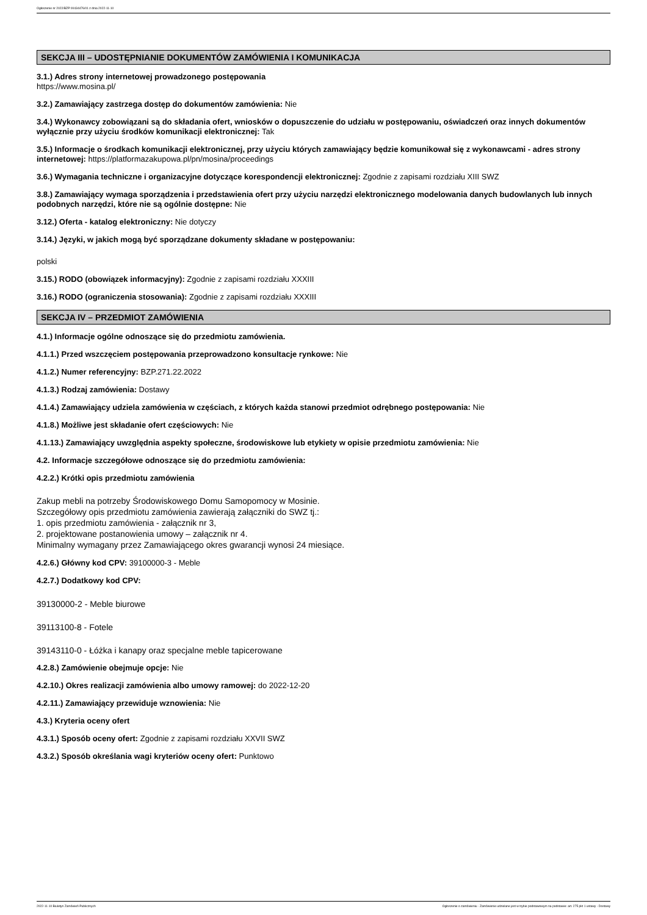Ogłoszenie nr 2022/BZP 00434476/01 z dnia 2022-11-10
SEKCJA III – UDOSTĘPNIANIE DOKUMENTÓW ZAMÓWIENIA I KOMUNIKACJA
3.1.) Adres strony internetowej prowadzonego postępowania
https://www.mosina.pl/
3.2.) Zamawiający zastrzega dostęp do dokumentów zamówienia: Nie
3.4.) Wykonawcy zobowiązani są do składania ofert, wniosków o dopuszczenie do udziału w postępowaniu, oświadczeń oraz innych dokumentów wyłącznie przy użyciu środków komunikacji elektronicznej: Tak
3.5.) Informacje o środkach komunikacji elektronicznej, przy użyciu których zamawiający będzie komunikował się z wykonawcami - adres strony internetowej: https://platformazakupowa.pl/pn/mosina/proceedings
3.6.) Wymagania techniczne i organizacyjne dotyczące korespondencji elektronicznej: Zgodnie z zapisami rozdziału XIII SWZ
3.8.) Zamawiający wymaga sporządzenia i przedstawienia ofert przy użyciu narzędzi elektronicznego modelowania danych budowlanych lub innych podobnych narzędzi, które nie są ogólnie dostępne: Nie
3.12.) Oferta - katalog elektroniczny: Nie dotyczy
3.14.) Języki, w jakich mogą być sporządzane dokumenty składane w postępowaniu:
polski
3.15.) RODO (obowiązek informacyjny): Zgodnie z zapisami rozdziału XXXIII
3.16.) RODO (ograniczenia stosowania): Zgodnie z zapisami rozdziału XXXIII
SEKCJA IV – PRZEDMIOT ZAMÓWIENIA
4.1.) Informacje ogólne odnoszące się do przedmiotu zamówienia.
4.1.1.) Przed wszczęciem postępowania przeprowadzono konsultacje rynkowe: Nie
4.1.2.) Numer referencyjny: BZP.271.22.2022
4.1.3.) Rodzaj zamówienia: Dostawy
4.1.4.) Zamawiający udziela zamówienia w częściach, z których każda stanowi przedmiot odrębnego postępowania: Nie
4.1.8.) Możliwe jest składanie ofert częściowych: Nie
4.1.13.) Zamawiający uwzględnia aspekty społeczne, środowiskowe lub etykiety w opisie przedmiotu zamówienia: Nie
4.2. Informacje szczegółowe odnoszące się do przedmiotu zamówienia:
4.2.2.) Krótki opis przedmiotu zamówienia
Zakup mebli na potrzeby Środowiskowego Domu Samopomocy w Mosinie.
Szczegółowy opis przedmiotu zamówienia zawierają załączniki do SWZ tj.:
1. opis przedmiotu zamówienia - załącznik nr 3,
2. projektowane postanowienia umowy – załącznik nr 4.
Minimalny wymagany przez Zamawiającego okres gwarancji wynosi 24 miesiące.
4.2.6.) Główny kod CPV: 39100000-3 - Meble
4.2.7.) Dodatkowy kod CPV:
39130000-2 - Meble biurowe
39113100-8 - Fotele
39143110-0 - Łóżka i kanapy oraz specjalne meble tapicerowane
4.2.8.) Zamówienie obejmuje opcje: Nie
4.2.10.) Okres realizacji zamówienia albo umowy ramowej: do 2022-12-20
4.2.11.) Zamawiający przewiduje wznowienia: Nie
4.3.) Kryteria oceny ofert
4.3.1.) Sposób oceny ofert: Zgodnie z zapisami rozdziału XXVII SWZ
4.3.2.) Sposób określania wagi kryteriów oceny ofert: Punktowo
2022-11-10 Biuletyn Zamówień Publicznych Ogłoszenie o zamówieniu - Zamówienie udzielane jest w trybie podstawowym na podstawie: art. 275 pkt 1 ustawy - Dostawy